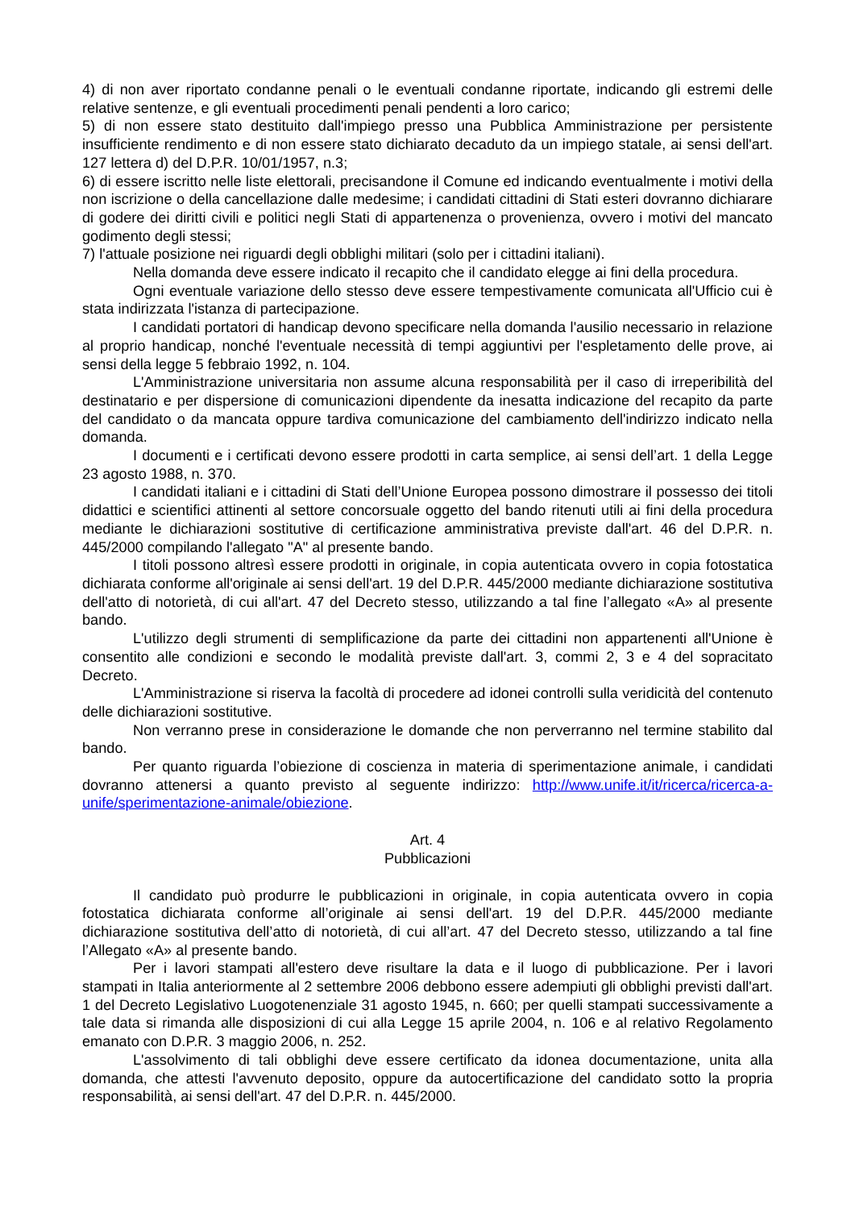4) di non aver riportato condanne penali o le eventuali condanne riportate, indicando gli estremi delle relative sentenze, e gli eventuali procedimenti penali pendenti a loro carico;
5) di non essere stato destituito dall'impiego presso una Pubblica Amministrazione per persistente insufficiente rendimento e di non essere stato dichiarato decaduto da un impiego statale, ai sensi dell'art. 127 lettera d) del D.P.R. 10/01/1957, n.3;
6) di essere iscritto nelle liste elettorali, precisandone il Comune ed indicando eventualmente i motivi della non iscrizione o della cancellazione dalle medesime; i candidati cittadini di Stati esteri dovranno dichiarare di godere dei diritti civili e politici negli Stati di appartenenza o provenienza, ovvero i motivi del mancato godimento degli stessi;
7) l'attuale posizione nei riguardi degli obblighi militari (solo per i cittadini italiani).
Nella domanda deve essere indicato il recapito che il candidato elegge ai fini della procedura.
Ogni eventuale variazione dello stesso deve essere tempestivamente comunicata all'Ufficio cui è stata indirizzata l'istanza di partecipazione.
I candidati portatori di handicap devono specificare nella domanda l'ausilio necessario in relazione al proprio handicap, nonché l'eventuale necessità di tempi aggiuntivi per l'espletamento delle prove, ai sensi della legge 5 febbraio 1992, n. 104.
L'Amministrazione universitaria non assume alcuna responsabilità per il caso di irreperibilità del destinatario e per dispersione di comunicazioni dipendente da inesatta indicazione del recapito da parte del candidato o da mancata oppure tardiva comunicazione del cambiamento dell'indirizzo indicato nella domanda.
I documenti e i certificati devono essere prodotti in carta semplice, ai sensi dell’art. 1 della Legge 23 agosto 1988, n. 370.
I candidati italiani e i cittadini di Stati dell’Unione Europea possono dimostrare il possesso dei titoli didattici e scientifici attinenti al settore concorsuale oggetto del bando ritenuti utili ai fini della procedura mediante le dichiarazioni sostitutive di certificazione amministrativa previste dall'art. 46 del D.P.R. n. 445/2000 compilando l'allegato "A" al presente bando.
I titoli possono altresì essere prodotti in originale, in copia autenticata ovvero in copia fotostatica dichiarata conforme all'originale ai sensi dell'art. 19 del D.P.R. 445/2000 mediante dichiarazione sostitutiva dell'atto di notorietà, di cui all'art. 47 del Decreto stesso, utilizzando a tal fine l’allegato «A» al presente bando.
L'utilizzo degli strumenti di semplificazione da parte dei cittadini non appartenenti all'Unione è consentito alle condizioni e secondo le modalità previste dall'art. 3, commi 2, 3 e 4 del sopracitato Decreto.
L'Amministrazione si riserva la facoltà di procedere ad idonei controlli sulla veridicità del contenuto delle dichiarazioni sostitutive.
Non verranno prese in considerazione le domande che non perverranno nel termine stabilito dal bando.
Per quanto riguarda l’obiezione di coscienza in materia di sperimentazione animale, i candidati dovranno attenersi a quanto previsto al seguente indirizzo: http://www.unife.it/it/ricerca/ricerca-a-unife/sperimentazione-animale/obiezione.
Art. 4
Pubblicazioni
Il candidato può produrre le pubblicazioni in originale, in copia autenticata ovvero in copia fotostatica dichiarata conforme all’originale ai sensi dell'art. 19 del D.P.R. 445/2000 mediante dichiarazione sostitutiva dell’atto di notorietà, di cui all’art. 47 del Decreto stesso, utilizzando a tal fine l’Allegato «A» al presente bando.
Per i lavori stampati all'estero deve risultare la data e il luogo di pubblicazione. Per i lavori stampati in Italia anteriormente al 2 settembre 2006 debbono essere adempiuti gli obblighi previsti dall'art. 1 del Decreto Legislativo Luogotenenziale 31 agosto 1945, n. 660; per quelli stampati successivamente a tale data si rimanda alle disposizioni di cui alla Legge 15 aprile 2004, n. 106 e al relativo Regolamento emanato con D.P.R. 3 maggio 2006, n. 252.
L'assolvimento di tali obblighi deve essere certificato da idonea documentazione, unita alla domanda, che attesti l'avvenuto deposito, oppure da autocertificazione del candidato sotto la propria responsabilità, ai sensi dell'art. 47 del D.P.R. n. 445/2000.